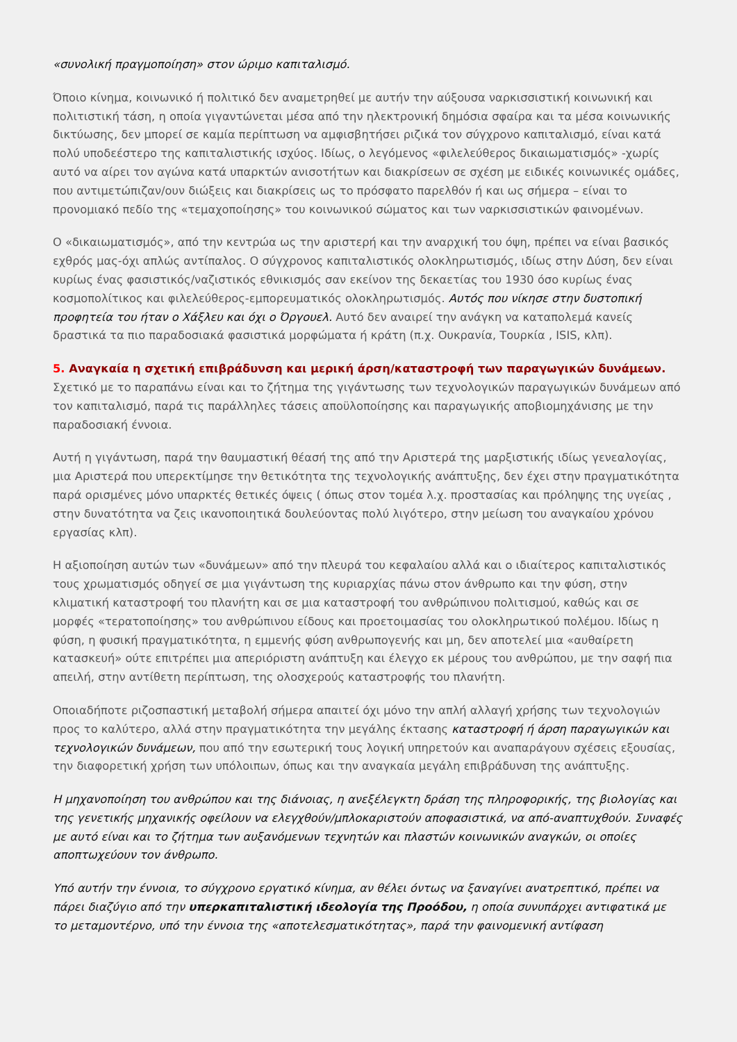«συνολική πραγμοποίηση» στον ώριμο καπιταλισμό.
Όποιο κίνημα, κοινωνικό ή πολιτικό δεν αναμετρηθεί με αυτήν την αύξουσα ναρκισσιστική κοινωνική και πολιτιστική τάση, η οποία γιγαντώνεται μέσα από την ηλεκτρονική δημόσια σφαίρα και τα μέσα κοινωνικής δικτύωσης, δεν μπορεί σε καμία περίπτωση να αμφισβητήσει ριζικά τον σύγχρονο καπιταλισμό, είναι κατά πολύ υποδεέστερο της καπιταλιστικής ισχύος. Ιδίως, ο λεγόμενος «φιλελεύθερος δικαιωματισμός» -χωρίς αυτό να αίρει τον αγώνα κατά υπαρκτών ανισοτήτων και διακρίσεων σε σχέση με ειδικές κοινωνικές ομάδες, που αντιμετώπιζαν/ουν διώξεις και διακρίσεις ως το πρόσφατο παρελθόν ή και ως σήμερα – είναι το προνομιακό πεδίο της «τεμαχοποίησης» του κοινωνικού σώματος και των ναρκισσιστικών φαινομένων.
Ο «δικαιωματισμός», από την κεντρώα ως την αριστερή και την αναρχική του όψη, πρέπει να είναι βασικός εχθρός μας-όχι απλώς αντίπαλος. Ο σύγχρονος καπιταλιστικός ολοκληρωτισμός, ιδίως στην Δύση, δεν είναι κυρίως ένας φασιστικός/ναζιστικός εθνικισμός σαν εκείνον της δεκαετίας του 1930 όσο κυρίως ένας κοσμοπολίτικος και φιλελεύθερος-εμπορευματικός ολοκληρωτισμός. Αυτός που νίκησε στην δυστοπική προφητεία του ήταν ο Χάξλευ και όχι ο Όργουελ. Αυτό δεν αναιρεί την ανάγκη να καταπολεμά κανείς δραστικά τα πιο παραδοσιακά φασιστικά μορφώματα ή κράτη (π.χ. Ουκρανία, Τουρκία , ISIS, κλπ).
5. Αναγκαία η σχετική επιβράδυνση και μερική άρση/καταστροφή των παραγωγικών δυνάμεων. Σχετικό με το παραπάνω είναι και το ζήτημα της γιγάντωσης των τεχνολογικών παραγωγικών δυνάμεων από τον καπιταλισμό, παρά τις παράλληλες τάσεις αποϋλοποίησης και παραγωγικής αποβιομηχάνισης με την παραδοσιακή έννοια.
Αυτή η γιγάντωση, παρά την θαυμαστική θέασή της από την Αριστερά της μαρξιστικής ιδίως γενεαλογίας, μια Αριστερά που υπερεκτίμησε την θετικότητα της τεχνολογικής ανάπτυξης, δεν έχει στην πραγματικότητα παρά ορισμένες μόνο υπαρκτές θετικές όψεις ( όπως στον τομέα λ.χ. προστασίας και πρόληψης της υγείας , στην δυνατότητα να ζεις ικανοποιητικά δουλεύοντας πολύ λιγότερο, στην μείωση του αναγκαίου χρόνου εργασίας κλπ).
Η αξιοποίηση αυτών των «δυνάμεων» από την πλευρά του κεφαλαίου αλλά και ο ιδιαίτερος καπιταλιστικός τους χρωματισμός οδηγεί σε μια γιγάντωση της κυριαρχίας πάνω στον άνθρωπο και την φύση, στην κλιματική καταστροφή του πλανήτη και σε μια καταστροφή του ανθρώπινου πολιτισμού, καθώς και σε μορφές «τερατοποίησης» του ανθρώπινου είδους και προετοιμασίας του ολοκληρωτικού πολέμου. Ιδίως η φύση, η φυσική πραγματικότητα, η εμμενής φύση ανθρωπογενής και μη, δεν αποτελεί μια «αυθαίρετη κατασκευή» ούτε επιτρέπει μια απεριόριστη ανάπτυξη και έλεγχο εκ μέρους του ανθρώπου, με την σαφή πια απειλή, στην αντίθετη περίπτωση, της ολοσχερούς καταστροφής του πλανήτη.
Οποιαδήποτε ριζοσπαστική μεταβολή σήμερα απαιτεί όχι μόνο την απλή αλλαγή χρήσης των τεχνολογιών προς το καλύτερο, αλλά στην πραγματικότητα την μεγάλης έκτασης καταστροφή ή άρση παραγωγικών και τεχνολογικών δυνάμεων, που από την εσωτερική τους λογική υπηρετούν και αναπαράγουν σχέσεις εξουσίας, την διαφορετική χρήση των υπόλοιπων, όπως και την αναγκαία μεγάλη επιβράδυνση της ανάπτυξης.
Η μηχανοποίηση του ανθρώπου και της διάνοιας, η ανεξέλεγκτη δράση της πληροφορικής, της βιολογίας και της γενετικής μηχανικής οφείλουν να ελεγχθούν/μπλοκαριστούν αποφασιστικά, να από-αναπτυχθούν. Συναφές με αυτό είναι και το ζήτημα των αυξανόμενων τεχνητών και πλαστών κοινωνικών αναγκών, οι οποίες αποπτωχεύουν τον άνθρωπο.
Υπό αυτήν την έννοια, το σύγχρονο εργατικό κίνημα, αν θέλει όντως να ξαναγίνει ανατρεπτικό, πρέπει να πάρει διαζύγιο από την υπερκαπιταλιστική ιδεολογία της Προόδου, η οποία συνυπάρχει αντιφατικά με το μεταμοντέρνο, υπό την έννοια της «αποτελεσματικότητας», παρά την φαινομενική αντίφαση